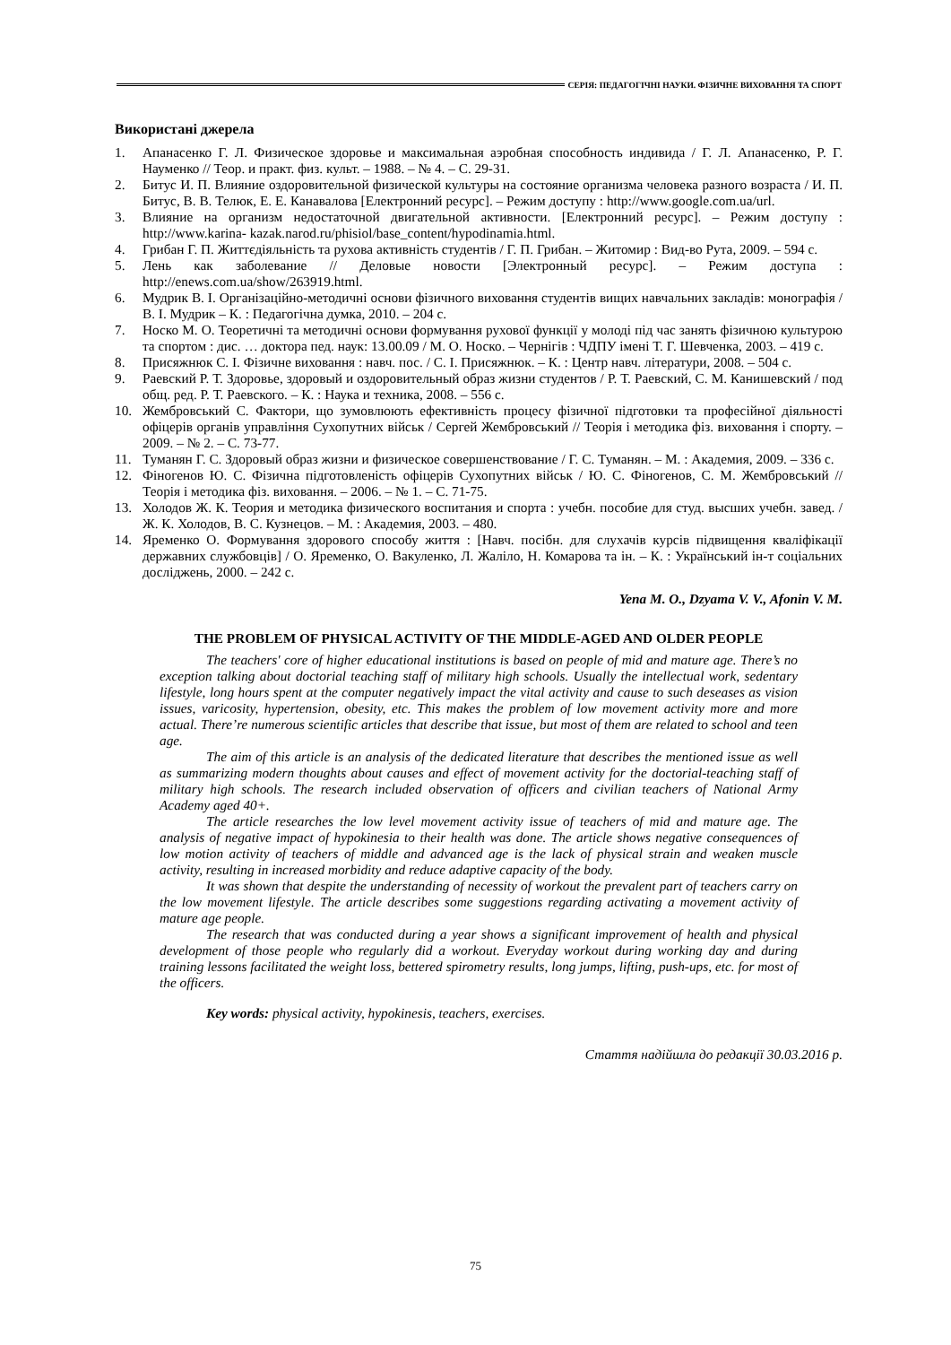СЕРІЯ: ПЕДАГОГІЧНІ НАУКИ. ФІЗИЧНЕ ВИХОВАННЯ ТА СПОРТ
Використані джерела
1. Апанасенко Г. Л. Физическое здоровье и максимальная аэробная способность индивида / Г. Л. Апанасенко, Р. Г. Науменко // Теор. и практ. физ. культ. – 1988. – № 4. – С. 29-31.
2. Битус И. П. Влияние оздоровительной физической культуры на состояние организма человека разного возраста / И. П. Битус, В. В. Телюк, Е. Е. Канавалова [Електронний ресурс]. – Режим доступу : http://www.google.com.ua/url.
3. Влияние на организм недостаточной двигательной активности. [Електронний ресурс]. – Режим доступу : http://www.karina- kazak.narod.ru/phisiol/base_content/hypodinamia.html.
4. Грибан Г. П. Життєдіяльність та рухова активність студентів / Г. П. Грибан. – Житомир : Вид-во Рута, 2009. – 594 с.
5. Лень как заболевание // Деловые новости [Электронный ресурс]. – Режим доступа : http://enews.com.ua/show/263919.html.
6. Мудрик В. І. Організаційно-методичні основи фізичного виховання студентів вищих навчальних закладів: монографія / В. І. Мудрик – К. : Педагогічна думка, 2010. – 204 с.
7. Носко М. О. Теоретичні та методичні основи формування рухової функції у молоді під час занять фізичною культурою та спортом : дис. … доктора пед. наук: 13.00.09 / М. О. Носко. – Чернігів : ЧДПУ імені Т. Г. Шевченка, 2003. – 419 с.
8. Присяжнюк С. І. Фізичне виховання : навч. пос. / С. І. Присяжнюк. – К. : Центр навч. літератури, 2008. – 504 с.
9. Раевский Р. Т. Здоровье, здоровый и оздоровительный образ жизни студентов / Р. Т. Раевский, С. М. Канишевский / под общ. ред. Р. Т. Раевского. – К. : Наука и техника, 2008. – 556 с.
10. Жембровський С. Фактори, що зумовлюють ефективність процесу фізичної підготовки та професійної діяльності офіцерів органів управління Сухопутних військ / Сергей Жембровський // Теорія і методика фіз. виховання і спорту. – 2009. – № 2. – С. 73-77.
11. Туманян Г. С. Здоровый образ жизни и физическое совершенствование / Г. С. Туманян. – М. : Академия, 2009. – 336 с.
12. Фіногенов Ю. С. Фізична підготовленість офіцерів Сухопутних військ / Ю. С. Фіногенов, С. М. Жембровський // Теорія і методика фіз. виховання. – 2006. – № 1. – С. 71-75.
13. Холодов Ж. К. Теория и методика физического воспитания и спорта : учебн. пособие для студ. высших учебн. завед. / Ж. К. Холодов, В. С. Кузнецов. – М. : Академия, 2003. – 480.
14. Яременко О. Формування здорового способу життя : [Навч. посібн. для слухачів курсів підвищення кваліфікації державних службовців] / О. Яременко, О. Вакуленко, Л. Жаліло, Н. Комарова та ін. – К. : Український ін-т соціальних досліджень, 2000. – 242 с.
Yena M. O., Dzyama V. V., Afonin V. M.
THE PROBLEM OF PHYSICAL ACTIVITY OF THE MIDDLE-AGED AND OLDER PEOPLE
The teachers' core of higher educational institutions is based on people of mid and mature age. There’s no exception talking about doctorial teaching staff of military high schools. Usually the intellectual work, sedentary lifestyle, long hours spent at the computer negatively impact the vital activity and cause to such deseases as vision issues, varicosity, hypertension, obesity, etc. This makes the problem of low movement activity more and more actual. There’re numerous scientific articles that describe that issue, but most of them are related to school and teen age.
The aim of this article is an analysis of the dedicated literature that describes the mentioned issue as well as summarizing modern thoughts about causes and effect of movement activity for the doctorial-teaching staff of military high schools. The research included observation of officers and civilian teachers of National Army Academy aged 40+.
The article researches the low level movement activity issue of teachers of mid and mature age. The analysis of negative impact of hypokinesia to their health was done. The article shows negative consequences of low motion activity of teachers of middle and advanced age is the lack of physical strain and weaken muscle activity, resulting in increased morbidity and reduce adaptive capacity of the body.
It was shown that despite the understanding of necessity of workout the prevalent part of teachers carry on the low movement lifestyle. The article describes some suggestions regarding activating a movement activity of mature age people.
The research that was conducted during a year shows a significant improvement of health and physical development of those people who regularly did a workout. Everyday workout during working day and during training lessons facilitated the weight loss, bettered spirometry results, long jumps, lifting, push-ups, etc. for most of the officers.
Key words: physical activity, hypokinesis, teachers, exercises.
Стаття надійшла до редакції 30.03.2016 р.
75